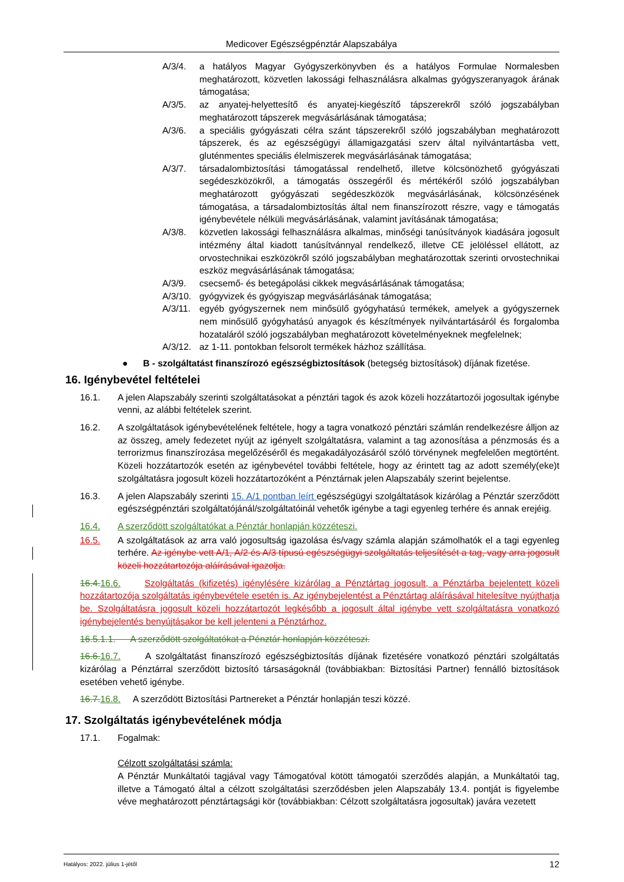Medicover Egészségpénztár Alapszabálya
A/3/4. a hatályos Magyar Gyógyszerkönyvben és a hatályos Formulae Normalesben meghatározott, közvetlen lakossági felhasználásra alkalmas gyógyszeranyagok árának támogatása;
A/3/5. az anyatej-helyettesítő és anyatej-kiegészítő tápszerekről szóló jogszabályban meghatározott tápszerek megvásárlásának támogatása;
A/3/6. a speciális gyógyászati célra szánt tápszerekről szóló jogszabályban meghatározott tápszerek, és az egészségügyi államigazgatási szerv által nyilvántartásba vett, gluténmentes speciális élelmiszerek megvásárlásának támogatása;
A/3/7. társadalombiztosítási támogatással rendelhető, illetve kölcsönözhető gyógyászati segédeszközökről, a támogatás összegéről és mértékéről szóló jogszabályban meghatározott gyógyászati segédeszközök megvásárlásának, kölcsönzésének támogatása, a társadalombiztosítás által nem finanszírozott részre, vagy e támogatás igénybevétele nélküli megvásárlásának, valamint javításának támogatása;
A/3/8. közvetlen lakossági felhasználásra alkalmas, minőségi tanúsítványok kiadására jogosult intézmény által kiadott tanúsítvánnyal rendelkező, illetve CE jelöléssel ellátott, az orvostechnikai eszközökről szóló jogszabályban meghatározottak szerinti orvostechnikai eszköz megvásárlásának támogatása;
A/3/9. csecsemő- és betegápolási cikkek megvásárlásának támogatása;
A/3/10. gyógyvizek és gyógyiszap megvásárlásának támogatása;
A/3/11. egyéb gyógyszernek nem minősülő gyógyhatású termékek, amelyek a gyógyszernek nem minősülő gyógyhatású anyagok és készítmények nyilvántartásáról és forgalomba hozataláról szóló jogszabályban meghatározott követelményeknek megfelelnek;
A/3/12. az 1-11. pontokban felsorolt termékek házhoz szállítása.
● B - szolgáltatást finanszírozó egészségbiztosítások (betegség biztosítások) díjának fizetése.
16. Igénybevétel feltételei
16.1. A jelen Alapszabály szerinti szolgáltatásokat a pénztári tagok és azok közeli hozzátartozói jogosultak igénybe venni, az alábbi feltételek szerint.
16.2. A szolgáltatások igénybevételének feltétele, hogy a tagra vonatkozó pénztári számlán rendelkezésre álljon az az összeg, amely fedezetet nyújt az igényelt szolgáltatásra, valamint a tag azonosítása a pénzmosás és a terrorizmus finanszírozása megelőzéséről és megakadályozásáról szóló törvénynek megfelelően megtörtént. Közeli hozzátartozók esetén az igénybevétel további feltétele, hogy az érintett tag az adott személy(eke)t szolgáltatásra jogosult közeli hozzátartozóként a Pénztárnak jelen Alapszabály szerint bejelentse.
16.3. A jelen Alapszabály szerinti 15. A/1 pontban leírt egészségügyi szolgáltatások kizárólag a Pénztár szerződött egészségpénztári szolgáltatójánál/szolgáltatóinál vehetők igénybe a tagi egyenleg terhére és annak erejéig.
16.4. A szerződött szolgáltatókat a Pénztár honlapján közzéteszi.
16.5. A szolgáltatások az arra való jogosultság igazolása és/vagy számla alapján számolhatók el a tagi egyenleg terhére. Az igénybe vett A/1, A/2 és A/3 típusú egészségügyi szolgáltatás teljesítését a tag, vagy arra jogosult közeli hozzátartozója aláírásával igazolja.
16.4.16.6. Szolgáltatás (kifizetés) igénylésére kizárólag a Pénztártag jogosult, a Pénztárba bejelentett közeli hozzátartozója szolgáltatás igénybevétele esetén is. Az igénybejelentést a Pénztártag aláírásával hitelesítve nyújthatja be. Szolgáltatásra jogosult közeli hozzátartozót legkésőbb a jogosult által igénybe vett szolgáltatásra vonatkozó igénybejelentés benyújtásakor be kell jelenteni a Pénztárhoz.
16.5.1.1. A szerződött szolgáltatókat a Pénztár honlapján közzéteszi.
16.6.16.7. A szolgáltatást finanszírozó egészségbiztosítás díjának fizetésére vonatkozó pénztári szolgáltatás kizárólag a Pénztárral szerződött biztosító társaságoknál (továbbiakban: Biztosítási Partner) fennálló biztosítások esetében vehető igénybe.
16.7.16.8. A szerződött Biztosítási Partnereket a Pénztár honlapján teszi közzé.
17. Szolgáltatás igénybevételének módja
17.1. Fogalmak:
Célzott szolgáltatási számla:
A Pénztár Munkáltatói tagjával vagy Támogatóval kötött támogatói szerződés alapján, a Munkáltatói tag, illetve a Támogató által a célzott szolgáltatási szerződésben jelen Alapszabály 13.4. pontját is figyelembe véve meghatározott pénztártagsági kör (továbbiakban: Célzott szolgáltatásra jogosultak) javára vezetett
Hatályos: 2022. július 1-jétől 12